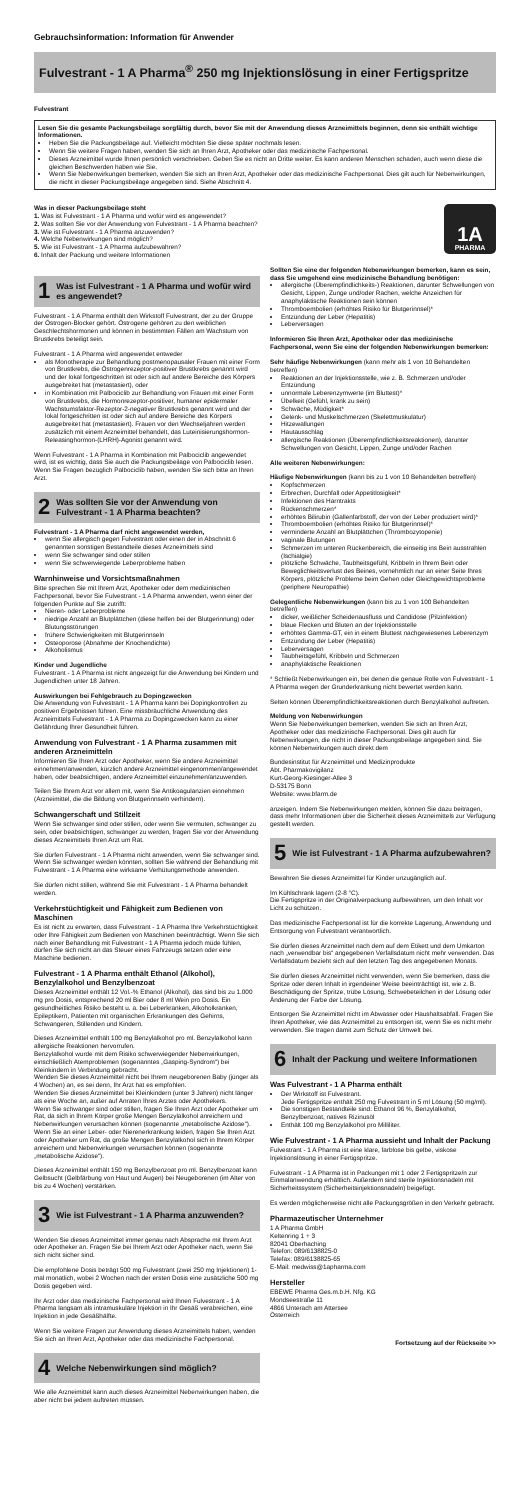Gebrauchsinformation: Information für Anwender
Fulvestrant - 1 A Pharma<sup>®</sup> 250 mg Injektionslösung in einer Fertigspritze
Fulvestrant
Lesen Sie die gesamte Packungsbeilage sorgfältig durch, bevor Sie mit der Anwendung dieses Arzneimittels beginnen, denn sie enthält wichtige Informationen.
Heben Sie die Packungsbeilage auf. Vielleicht möchten Sie diese später nochmals lesen.
Wenn Sie weitere Fragen haben, wenden Sie sich an Ihren Arzt, Apotheker oder das medizinische Fachpersonal.
Dieses Arzneimittel wurde Ihnen persönlich verschrieben. Geben Sie es nicht an Dritte weiter. Es kann anderen Menschen schaden, auch wenn diese die gleichen Beschwerden haben wie Sie.
Wenn Sie Nebenwirkungen bemerken, wenden Sie sich an Ihren Arzt, Apotheker oder das medizinische Fachpersonal. Dies gilt auch für Nebenwirkungen, die nicht in dieser Packungsbeilage angegeben sind. Siehe Abschnitt 4.
1A
PHARMA
Was in dieser Packungsbeilage steht
1. Was ist Fulvestrant - 1 A Pharma und wofür wird es angewendet?
2. Was sollten Sie vor der Anwendung von Fulvestrant - 1 A Pharma beachten?
3. Wie ist Fulvestrant - 1 A Pharma anzuwenden?
4. Welche Nebenwirkungen sind möglich?
5. Wie ist Fulvestrant - 1 A Pharma aufzubewahren?
6. Inhalt der Packung und weitere Informationen
1 Was ist Fulvestrant - 1 A Pharma und wofür wird es angewendet?
Fulvestrant - 1 A Pharma enthält den Wirkstoff Fulvestrant, der zu der Gruppe der Östrogen-Blocker gehört. Östrogene gehören zu den weiblichen Geschlechtshormonen und können in bestimmten Fällen am Wachstum von Brustkrebs beteiligt sein.
Fulvestrant - 1 A Pharma wird angewendet entweder
als Monotherapie zur Behandlung postmenopausaler Frauen mit einer Form von Brustkrebs, die Östrogenrezeptor-positiver Brustkrebs genannt wird und der lokal fortgeschritten ist oder sich auf andere Bereiche des Körpers ausgebreitet hat (metastasiert), oder
in Kombination mit Palbociclib zur Behandlung von Frauen mit einer Form von Brustkrebs, die Hormonrezeptor-positiver, humaner epidermaler Wachstumsfaktor-Rezeptor-2-negativer Brustkrebs genannt wird und der lokal fortgeschritten ist oder sich auf andere Bereiche des Körpers ausgebreitet hat (metastasiert). Frauen vor den Wechseljahren werden zusätzlich mit einem Arzneimittel behandelt, das Luteinisierungshormon-Releasinghormon-(LHRH)-Agonist genannt wird.
Wenn Fulvestrant - 1 A Pharma in Kombination mit Palbociclib angewendet wird, ist es wichtig, dass Sie auch die Packungsbeilage von Palbociclib lesen. Wenn Sie Fragen bezüglich Palbociclib haben, wenden Sie sich bitte an Ihren Arzt.
2 Was sollten Sie vor der Anwendung von Fulvestrant - 1 A Pharma beachten?
Fulvestrant - 1 A Pharma darf nicht angewendet werden,
wenn Sie allergisch gegen Fulvestrant oder einen der in Abschnitt 6 genannten sonstigen Bestandteile dieses Arzneimittels sind
wenn Sie schwanger sind oder stillen
wenn Sie schwerwiegende Leberprobleme haben
Warnhinweise und Vorsichtsmaßnahmen
Bitte sprechen Sie mit Ihrem Arzt, Apotheker oder dem medizinischen Fachpersonal, bevor Sie Fulvestrant - 1 A Pharma anwenden, wenn einer der folgenden Punkte auf Sie zutrifft:
Nieren- oder Leberprobleme
niedrige Anzahl an Blutplättchen (diese helfen bei der Blutgerinnung) oder Blutungsstörungen
frühere Schwierigkeiten mit Blutgerinnseln
Osteoporose (Abnahme der Knochendichte)
Alkoholismus
Kinder und Jugendliche
Fulvestrant - 1 A Pharma ist nicht angezeigt für die Anwendung bei Kindern und Jugendlichen unter 18 Jahren.
Auswirkungen bei Fehlgebrauch zu Dopingzwecken
Die Anwendung von Fulvestrant - 1 A Pharma kann bei Dopingkontrollen zu positiven Ergebnissen führen. Eine missbräuchliche Anwendung des Arzneimittels Fulvestrant - 1 A Pharma zu Dopingzwecken kann zu einer Gefährdung Ihrer Gesundheit führen.
Anwendung von Fulvestrant - 1 A Pharma zusammen mit anderen Arzneimitteln
Informieren Sie Ihren Arzt oder Apotheker, wenn Sie andere Arzneimittel einnehmen/anwenden, kürzlich andere Arzneimittel eingenommen/angewendet haben, oder beabsichtigen, andere Arzneimittel einzunehmen/anzuwenden.
Teilen Sie Ihrem Arzt vor allem mit, wenn Sie Antikoagulanzien einnehmen (Arzneimittel, die die Bildung von Blutgerinnseln verhindern).
Schwangerschaft und Stillzeit
Wenn Sie schwanger sind oder stillen, oder wenn Sie vermuten, schwanger zu sein, oder beabsichtigen, schwanger zu werden, fragen Sie vor der Anwendung dieses Arzneimittels Ihren Arzt um Rat.
Sie dürfen Fulvestrant - 1 A Pharma nicht anwenden, wenn Sie schwanger sind. Wenn Sie schwanger werden könnten, sollten Sie während der Behandlung mit Fulvestrant - 1 A Pharma eine wirksame Verhütungsmethode anwenden.
Sie dürfen nicht stillen, während Sie mit Fulvestrant - 1 A Pharma behandelt werden.
Verkehrstüchtigkeit und Fähigkeit zum Bedienen von Maschinen
Es ist nicht zu erwarten, dass Fulvestrant - 1 A Pharma Ihre Verkehrstüchtigkeit oder Ihre Fähigkeit zum Bedienen von Maschinen beeinträchtigt. Wenn Sie sich nach einer Behandlung mit Fulvestrant - 1 A Pharma jedoch müde fühlen, dürfen Sie sich nicht an das Steuer eines Fahrzeugs setzen oder eine Maschine bedienen.
Fulvestrant - 1 A Pharma enthält Ethanol (Alkohol), Benzylalkohol und Benzylbenzoat
Dieses Arzneimittel enthält 12 Vol.-% Ethanol (Alkohol), das sind bis zu 1.000 mg pro Dosis, entsprechend 20 ml Bier oder 8 ml Wein pro Dosis. Ein gesundheitliches Risiko besteht u. a. bei Leberkranken, Alkoholkranken, Epileptikern, Patienten mit organischen Erkrankungen des Gehirns, Schwangeren, Stillenden und Kindern.
Dieses Arzneimittel enthält 100 mg Benzylalkohol pro ml. Benzylalkohol kann allergische Reaktionen hervorrufen.
Benzylalkohol wurde mit dem Risiko schwerwiegender Nebenwirkungen, einschließlich Atemproblemen (sogenanntes „Gasping-Syndrom“) bei Kleinkindern in Verbindung gebracht.
Wenden Sie dieses Arzneimittel nicht bei Ihrem neugeborenen Baby (jünger als 4 Wochen) an, es sei denn, Ihr Arzt hat es empfohlen.
Wenden Sie dieses Arzneimittel bei Kleinkindern (unter 3 Jahren) nicht länger als eine Woche an, außer auf Anraten Ihres Arztes oder Apothekers.
Wenn Sie schwanger sind oder stillen, fragen Sie Ihren Arzt oder Apotheker um Rat, da sich in Ihrem Körper große Mengen Benzylalkohol anreichern und Nebenwirkungen verursachen können (sogenannte „metabolische Azidose“).
Wenn Sie an einer Leber- oder Nierenerkrankung leiden, fragen Sie Ihren Arzt oder Apotheker um Rat, da große Mengen Benzylalkohol sich in Ihrem Körper anreichern und Nebenwirkungen verursachen können (sogenannte „metabolische Azidose“).
Dieses Arzneimittel enthält 150 mg Benzylbenzoat pro ml. Benzylbenzoat kann Gelbsucht (Gelbfärbung von Haut und Augen) bei Neugeborenen (im Alter von bis zu 4 Wochen) verstärken.
3 Wie ist Fulvestrant - 1 A Pharma anzuwenden?
Wenden Sie dieses Arzneimittel immer genau nach Absprache mit Ihrem Arzt oder Apotheker an. Fragen Sie bei Ihrem Arzt oder Apotheker nach, wenn Sie sich nicht sicher sind.
Die empfohlene Dosis beträgt 500 mg Fulvestrant (zwei 250 mg Injektionen) 1-mal monatlich, wobei 2 Wochen nach der ersten Dosis eine zusätzliche 500 mg Dosis gegeben wird.
Ihr Arzt oder das medizinische Fachpersonal wird Ihnen Fulvestrant - 1 A Pharma langsam als intramuskuläre Injektion in Ihr Gesäß verabreichen, eine Injektion in jede Gesäßhälfte.
Wenn Sie weitere Fragen zur Anwendung dieses Arzneimittels haben, wenden Sie sich an Ihren Arzt, Apotheker oder das medizinische Fachpersonal.
4 Welche Nebenwirkungen sind möglich?
Wie alle Arzneimittel kann auch dieses Arzneimittel Nebenwirkungen haben, die aber nicht bei jedem auftreten müssen.
Sollten Sie eine der folgenden Nebenwirkungen bemerken, kann es sein, dass Sie umgehend eine medizinische Behandlung benötigen:
allergische (Überempfindlichkeits-) Reaktionen, darunter Schwellungen von Gesicht, Lippen, Zunge und/oder Rachen, welche Anzeichen für anaphylaktische Reaktionen sein können
Thromboembolien (erhöhtes Risiko für Blutgerinnsel)*
Entzündung der Leber (Hepatitis)
Leberversagen
Informieren Sie Ihren Arzt, Apotheker oder das medizinische Fachpersonal, wenn Sie eine der folgenden Nebenwirkungen bemerken:
Sehr häufige Nebenwirkungen (kann mehr als 1 von 10 Behandelten betreffen)
Reaktionen an der Injektionsstelle, wie z. B. Schmerzen und/oder Entzündung
unnormale Leberenzymwerte (im Bluttest)*
Übelkeit (Gefühl, krank zu sein)
Schwäche, Müdigkeit*
Gelenk- und Muskelschmerzen (Skelettmuskulatur)
Hitzewallungen
Hautausschlag
allergische Reaktionen (Überempfindlichkeitsreaktionen), darunter Schwellungen von Gesicht, Lippen, Zunge und/oder Rachen
Alle weiteren Nebenwirkungen:
Häufige Nebenwirkungen (kann bis zu 1 von 10 Behandelten betreffen)
Kopfschmerzen
Erbrechen, Durchfall oder Appetitlosigkeit*
Infektionen des Harntrakts
Rückenschmerzen*
erhöhtes Bilirubin (Gallenfarbstoff, der von der Leber produziert wird)*
Thromboembolien (erhöhtes Risiko für Blutgerinnsel)*
verminderte Anzahl an Blutplättchen (Thrombozytopenie)
vaginale Blutungen
Schmerzen im unteren Rückenbereich, die einseitig ins Bein ausstrahlen (Ischialgie)
plötzliche Schwäche, Taubheitsgefühl, Kribbeln in Ihrem Bein oder Beweglichkeitsverlust des Beines, vornehmlich nur an einer Seite Ihres Körpers, plötzliche Probleme beim Gehen oder Gleichgewichtsprobleme (periphere Neuropathie)
Gelegentliche Nebenwirkungen (kann bis zu 1 von 100 Behandelten betreffen)
dicker, weißlicher Scheidenausfluss und Candidose (Pilzinfektion)
blaue Flecken und Bluten an der Injektionsstelle
erhöhtes Gamma-GT, ein in einem Bluttest nachgewiesenes Leberenzym
Entzündung der Leber (Hepatitis)
Leberversagen
Taubheitsgefühl, Kribbeln und Schmerzen
anaphylaktische Reaktionen
* Schließt Nebenwirkungen ein, bei denen die genaue Rolle von Fulvestrant - 1 A Pharma wegen der Grunderkrankung nicht bewertet werden kann.
Selten können Überempfindlichkeitsreaktionen durch Benzylalkohol auftreten.
Meldung von Nebenwirkungen
Wenn Sie Nebenwirkungen bemerken, wenden Sie sich an Ihren Arzt, Apotheker oder das medizinische Fachpersonal. Dies gilt auch für Nebenwirkungen, die nicht in dieser Packungsbeilage angegeben sind. Sie können Nebenwirkungen auch direkt dem
Bundesinstitut für Arzneimittel und Medizinprodukte
Abt. Pharmakovigilanz
Kurt-Georg-Kiesinger-Allee 3
D-53175 Bonn
Website: www.bfarm.de
anzeigen. Indem Sie Nebenwirkungen melden, können Sie dazu beitragen, dass mehr Informationen über die Sicherheit dieses Arzneimittels zur Verfügung gestellt werden.
5 Wie ist Fulvestrant - 1 A Pharma aufzubewahren?
Bewahren Sie dieses Arzneimittel für Kinder unzugänglich auf.
Im Kühlschrank lagern (2-8 °C).
Die Fertigspritze in der Originalverpackung aufbewahren, um den Inhalt vor Licht zu schützen.
Das medizinische Fachpersonal ist für die korrekte Lagerung, Anwendung und Entsorgung von Fulvestrant verantwortlich.
Sie dürfen dieses Arzneimittel nach dem auf dem Etikett und dem Umkarton nach „verwendbar bis“ angegebenen Verfallsdatum nicht mehr verwenden. Das Verfallsdatum bezieht sich auf den letzten Tag des angegebenen Monats.
Sie dürfen dieses Arzneimittel nicht verwenden, wenn Sie bemerken, dass die Spritze oder deren Inhalt in irgendeiner Weise beeinträchtigt ist, wie z. B. Beschädigung der Spritze, trübe Lösung, Schwebeteilchen in der Lösung oder Änderung der Farbe der Lösung.
Entsorgen Sie Arzneimittel nicht im Abwasser oder Haushaltsabfall. Fragen Sie Ihren Apotheker, wie das Arzneimittel zu entsorgen ist, wenn Sie es nicht mehr verwenden. Sie tragen damit zum Schutz der Umwelt bei.
6 Inhalt der Packung und weitere Informationen
Was Fulvestrant - 1 A Pharma enthält
Der Wirkstoff ist Fulvestrant.
Jede Fertigspritze enthält 250 mg Fulvestrant in 5 ml Lösung (50 mg/ml).
Die sonstigen Bestandteile sind: Ethanol 96 %, Benzylalkohol, Benzylbenzoat, natives Rizinusöl
Enthält 100 mg Benzylalkohol pro Milliliter.
Wie Fulvestrant - 1 A Pharma aussieht und Inhalt der Packung
Fulvestrant - 1 A Pharma ist eine klare, farblose bis gelbe, viskose Injektionslösung in einer Fertigspritze.
Fulvestrant - 1 A Pharma ist in Packungen mit 1 oder 2 Fertigspritze/n zur Einmalanwendung erhältlich. Außerdem sind sterile Injektionsnadeln mit Sicherheitssystem (Sicherheitsinjektionsnadeln) beigefügt.
Es werden möglicherweise nicht alle Packungsgrößen in den Verkehr gebracht.
Pharmazeutischer Unternehmer
1 A Pharma GmbH
Keltenring 1 + 3
82041 Oberhaching
Telefon: 089/6138825-0
Telefax: 089/6138825-65
E-Mail: medwiss@1apharma.com
Hersteller
EBEWE Pharma Ges.m.b.H. Nfg. KG
Mondseestraße 11
4866 Unterach am Attersee
Österreich
Fortsetzung auf der Rückseite >>